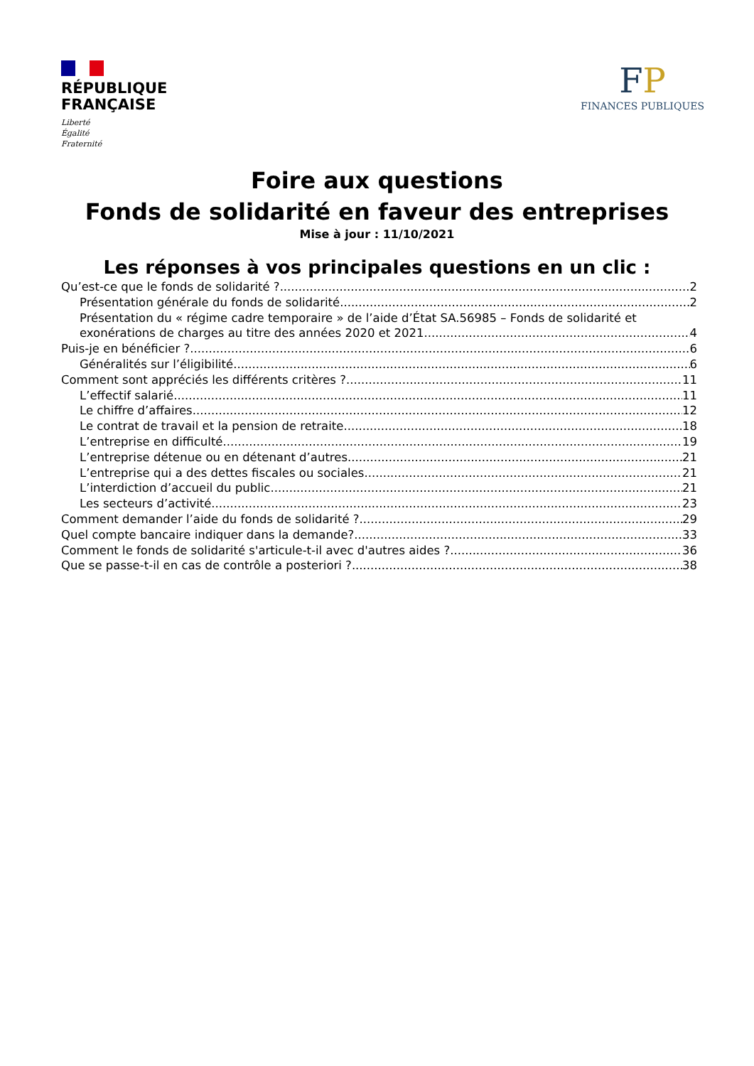RÉPUBLIQUE
FRANÇAISE
Liberté
Égalité
Fraternité
FP
FINANCES PUBLIQUES
Foire aux questions
Fonds de solidarité en faveur des entreprises
Mise à jour : 11/10/2021
Les réponses à vos principales questions en un clic :
Qu’est-ce que le fonds de solidarité ? 2
Présentation générale du fonds de solidarité 2
Présentation du « régime cadre temporaire » de l’aide d’État SA.56985 – Fonds de solidarité et
exonérations de charges au titre des années 2020 et 2021 4
Puis-je en bénéficier ? 6
Généralités sur l’éligibilité 6
Comment sont appréciés les différents critères ? 11
L’effectif salarié 11
Le chiffre d’affaires 12
Le contrat de travail et la pension de retraite 18
L’entreprise en difficulté 19
L’entreprise détenue ou en détenant d’autres 21
L’entreprise qui a des dettes fiscales ou sociales 21
L’interdiction d’accueil du public 21
Les secteurs d’activité 23
Comment demander l’aide du fonds de solidarité ? 29
Quel compte bancaire indiquer dans la demande? 33
Comment le fonds de solidarité s'articule-t-il avec d'autres aides ? 36
Que se passe-t-il en cas de contrôle a posteriori ? 38